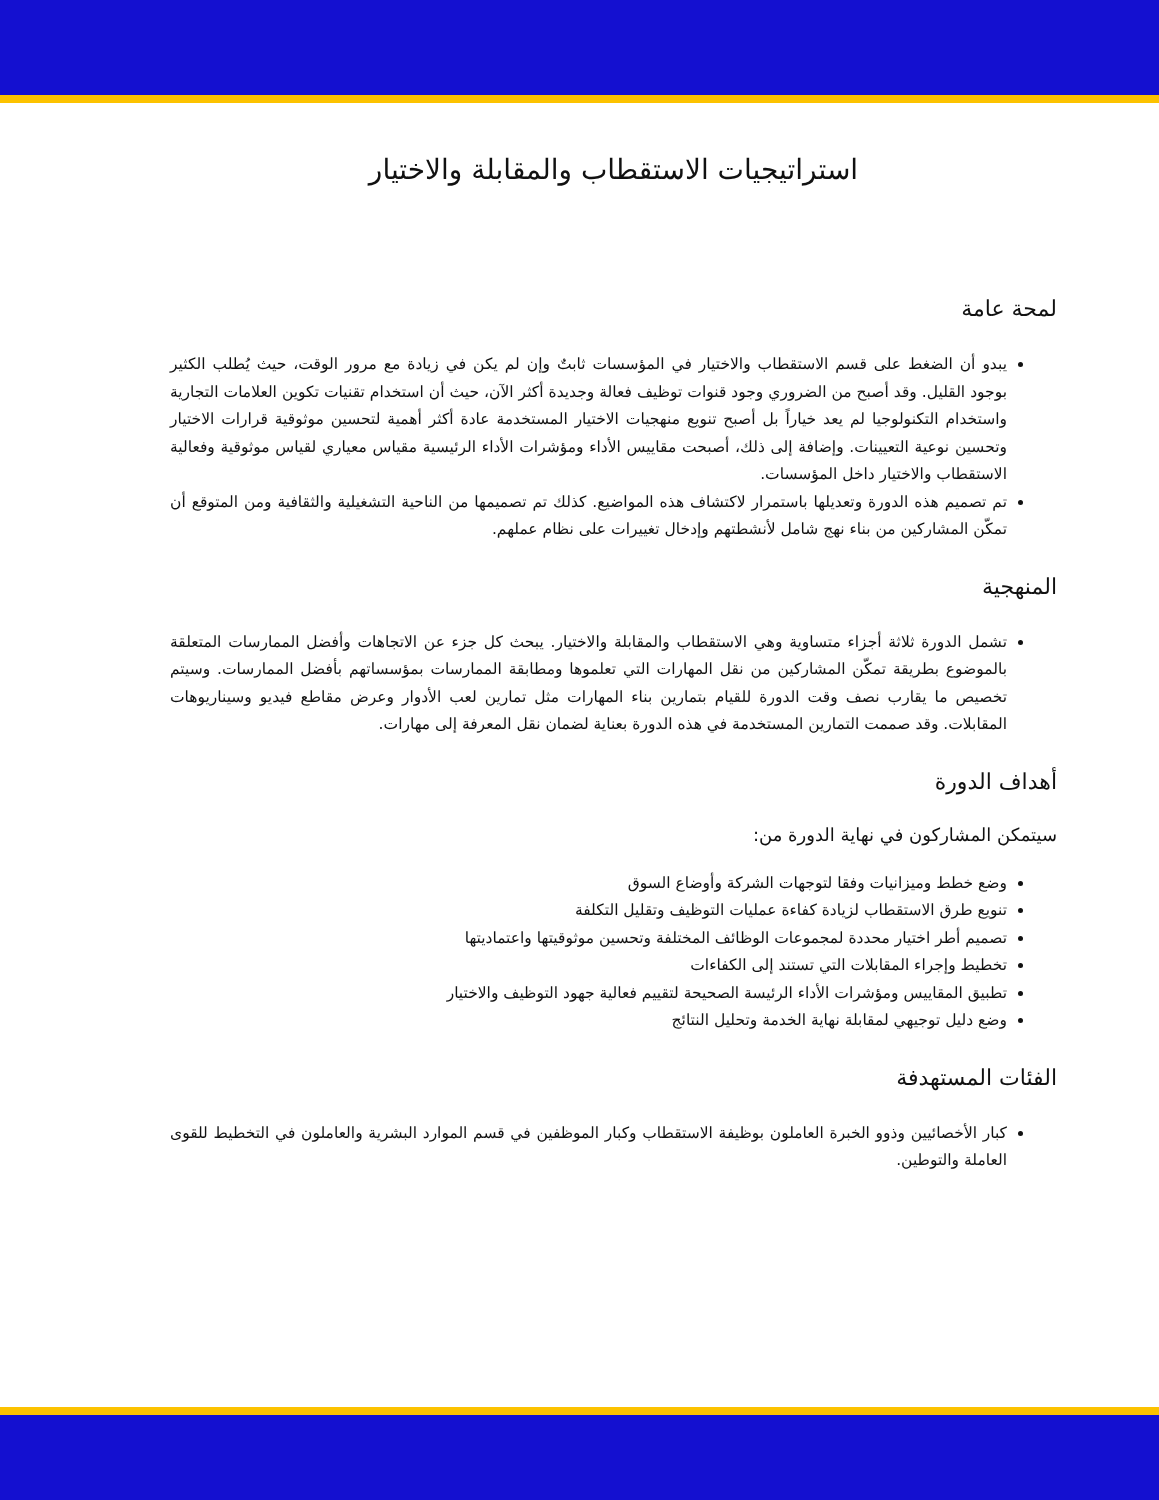استراتيجيات الاستقطاب والمقابلة والاختيار
لمحة عامة
يبدو أن الضغط على قسم الاستقطاب والاختيار في المؤسسات ثابتٌ وإن لم يكن في زيادة مع مرور الوقت، حيث يُطلب الكثير بوجود القليل. وقد أصبح من الضروري وجود قنوات توظيف فعالة وجديدة أكثر الآن، حيث أن استخدام تقنيات تكوين العلامات التجارية واستخدام التكنولوجيا لم يعد خياراً بل أصبح تنويع منهجيات الاختيار المستخدمة عادة أكثر أهمية لتحسين موثوقية قرارات الاختيار وتحسين نوعية التعيينات. وإضافة إلى ذلك، أصبحت مقاييس الأداء ومؤشرات الأداء الرئيسية مقياس معياري لقياس موثوقية وفعالية الاستقطاب والاختيار داخل المؤسسات.
تم تصميم هذه الدورة وتعديلها باستمرار لاكتشاف هذه المواضيع. كذلك تم تصميمها من الناحية التشغيلية والثقافية ومن المتوقع أن تمكّن المشاركين من بناء نهج شامل لأنشطتهم وإدخال تغييرات على نظام عملهم.
المنهجية
تشمل الدورة ثلاثة أجزاء متساوية وهي الاستقطاب والمقابلة والاختيار. يبحث كل جزء عن الاتجاهات وأفضل الممارسات المتعلقة بالموضوع بطريقة تمكّن المشاركين من نقل المهارات التي تعلموها ومطابقة الممارسات بمؤسساتهم بأفضل الممارسات. وسيتم تخصيص ما يقارب نصف وقت الدورة للقيام بتمارين بناء المهارات مثل تمارين لعب الأدوار وعرض مقاطع فيديو وسيناريوهات المقابلات. وقد صممت التمارين المستخدمة في هذه الدورة بعناية لضمان نقل المعرفة إلى مهارات.
أهداف الدورة
سيتمكن المشاركون في نهاية الدورة من:
وضع خطط وميزانيات وفقا لتوجهات الشركة وأوضاع السوق
تنويع طرق الاستقطاب لزيادة كفاءة عمليات التوظيف وتقليل التكلفة
تصميم أطر اختيار محددة لمجموعات الوظائف المختلفة وتحسين موثوقيتها واعتماديتها
تخطيط وإجراء المقابلات التي تستند إلى الكفاءات
تطبيق المقاييس ومؤشرات الأداء الرئيسة الصحيحة لتقييم فعالية جهود التوظيف والاختيار
وضع دليل توجيهي لمقابلة نهاية الخدمة وتحليل النتائج
الفئات المستهدفة
كبار الأخصائيين وذوو الخبرة العاملون بوظيفة الاستقطاب وكبار الموظفين في قسم الموارد البشرية والعاملون في التخطيط للقوى العاملة والتوطين.